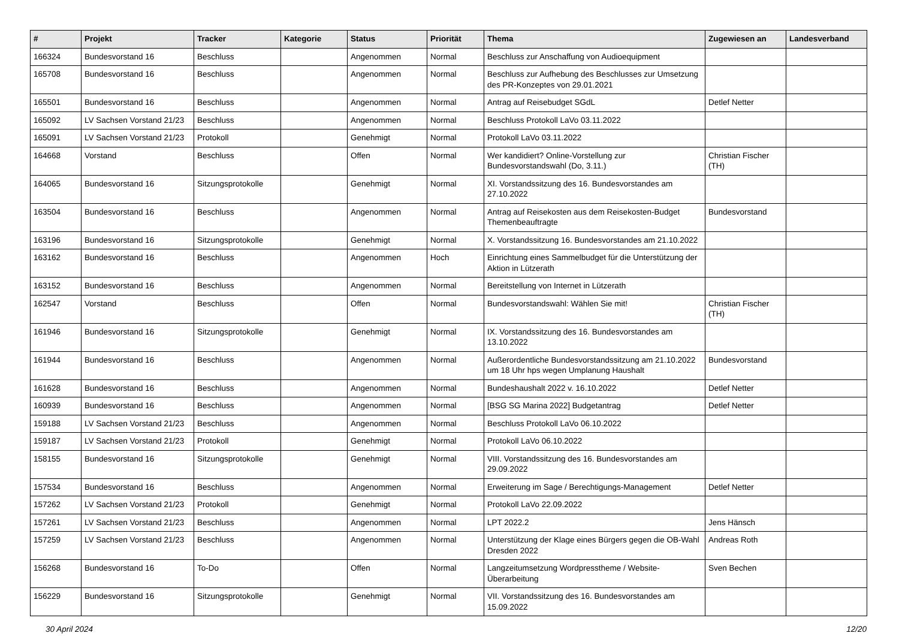| # | Projekt | Tracker | Kategorie | Status | Priorität | Thema | Zugewiesen an | Landesverband |
| --- | --- | --- | --- | --- | --- | --- | --- | --- |
| 166324 | Bundesvorstand 16 | Beschluss | | Angenommen | Normal | Beschluss zur Anschaffung von Audioequipment | | |
| 165708 | Bundesvorstand 16 | Beschluss | | Angenommen | Normal | Beschluss zur Aufhebung des Beschlusses zur Umsetzung des PR-Konzeptes von 29.01.2021 | | |
| 165501 | Bundesvorstand 16 | Beschluss | | Angenommen | Normal | Antrag auf Reisebudget SGdL | Detlef Netter | |
| 165092 | LV Sachsen Vorstand 21/23 | Beschluss | | Angenommen | Normal | Beschluss Protokoll LaVo 03.11.2022 | | |
| 165091 | LV Sachsen Vorstand 21/23 | Protokoll | | Genehmigt | Normal | Protokoll LaVo 03.11.2022 | | |
| 164668 | Vorstand | Beschluss | | Offen | Normal | Wer kandidiert? Online-Vorstellung zur Bundesvorstandswahl (Do, 3.11.) | Christian Fischer (TH) | |
| 164065 | Bundesvorstand 16 | Sitzungsprotokolle | | Genehmigt | Normal | XI. Vorstandssitzung des 16. Bundesvorstandes am 27.10.2022 | | |
| 163504 | Bundesvorstand 16 | Beschluss | | Angenommen | Normal | Antrag auf Reisekosten aus dem Reisekosten-Budget Themenbeauftragte | Bundesvorstand | |
| 163196 | Bundesvorstand 16 | Sitzungsprotokolle | | Genehmigt | Normal | X. Vorstandssitzung 16. Bundesvorstandes am 21.10.2022 | | |
| 163162 | Bundesvorstand 16 | Beschluss | | Angenommen | Hoch | Einrichtung eines Sammelbudget für die Unterstützung der Aktion in Lützerath | | |
| 163152 | Bundesvorstand 16 | Beschluss | | Angenommen | Normal | Bereitstellung von Internet in Lützerath | | |
| 162547 | Vorstand | Beschluss | | Offen | Normal | Bundesvorstandswahl: Wählen Sie mit! | Christian Fischer (TH) | |
| 161946 | Bundesvorstand 16 | Sitzungsprotokolle | | Genehmigt | Normal | IX. Vorstandssitzung des 16. Bundesvorstandes am 13.10.2022 | | |
| 161944 | Bundesvorstand 16 | Beschluss | | Angenommen | Normal | Außerordentliche Bundesvorstandssitzung am 21.10.2022 um 18 Uhr hps wegen Umplanung Haushalt | Bundesvorstand | |
| 161628 | Bundesvorstand 16 | Beschluss | | Angenommen | Normal | Bundeshaushalt 2022 v. 16.10.2022 | Detlef Netter | |
| 160939 | Bundesvorstand 16 | Beschluss | | Angenommen | Normal | [BSG SG Marina 2022] Budgetantrag | Detlef Netter | |
| 159188 | LV Sachsen Vorstand 21/23 | Beschluss | | Angenommen | Normal | Beschluss Protokoll LaVo 06.10.2022 | | |
| 159187 | LV Sachsen Vorstand 21/23 | Protokoll | | Genehmigt | Normal | Protokoll LaVo 06.10.2022 | | |
| 158155 | Bundesvorstand 16 | Sitzungsprotokolle | | Genehmigt | Normal | VIII. Vorstandssitzung des 16. Bundesvorstandes am 29.09.2022 | | |
| 157534 | Bundesvorstand 16 | Beschluss | | Angenommen | Normal | Erweiterung im Sage / Berechtigungs-Management | Detlef Netter | |
| 157262 | LV Sachsen Vorstand 21/23 | Protokoll | | Genehmigt | Normal | Protokoll LaVo 22.09.2022 | | |
| 157261 | LV Sachsen Vorstand 21/23 | Beschluss | | Angenommen | Normal | LPT 2022.2 | Jens Hänsch | |
| 157259 | LV Sachsen Vorstand 21/23 | Beschluss | | Angenommen | Normal | Unterstützung der Klage eines Bürgers gegen die OB-Wahl Dresden 2022 | Andreas Roth | |
| 156268 | Bundesvorstand 16 | To-Do | | Offen | Normal | Langzeitumsetzung Wordpresstheme / Website-Überarbeitung | Sven Bechen | |
| 156229 | Bundesvorstand 16 | Sitzungsprotokolle | | Genehmigt | Normal | VII. Vorstandssitzung des 16. Bundesvorstandes am 15.09.2022 | | |
30 April 2024 12/20